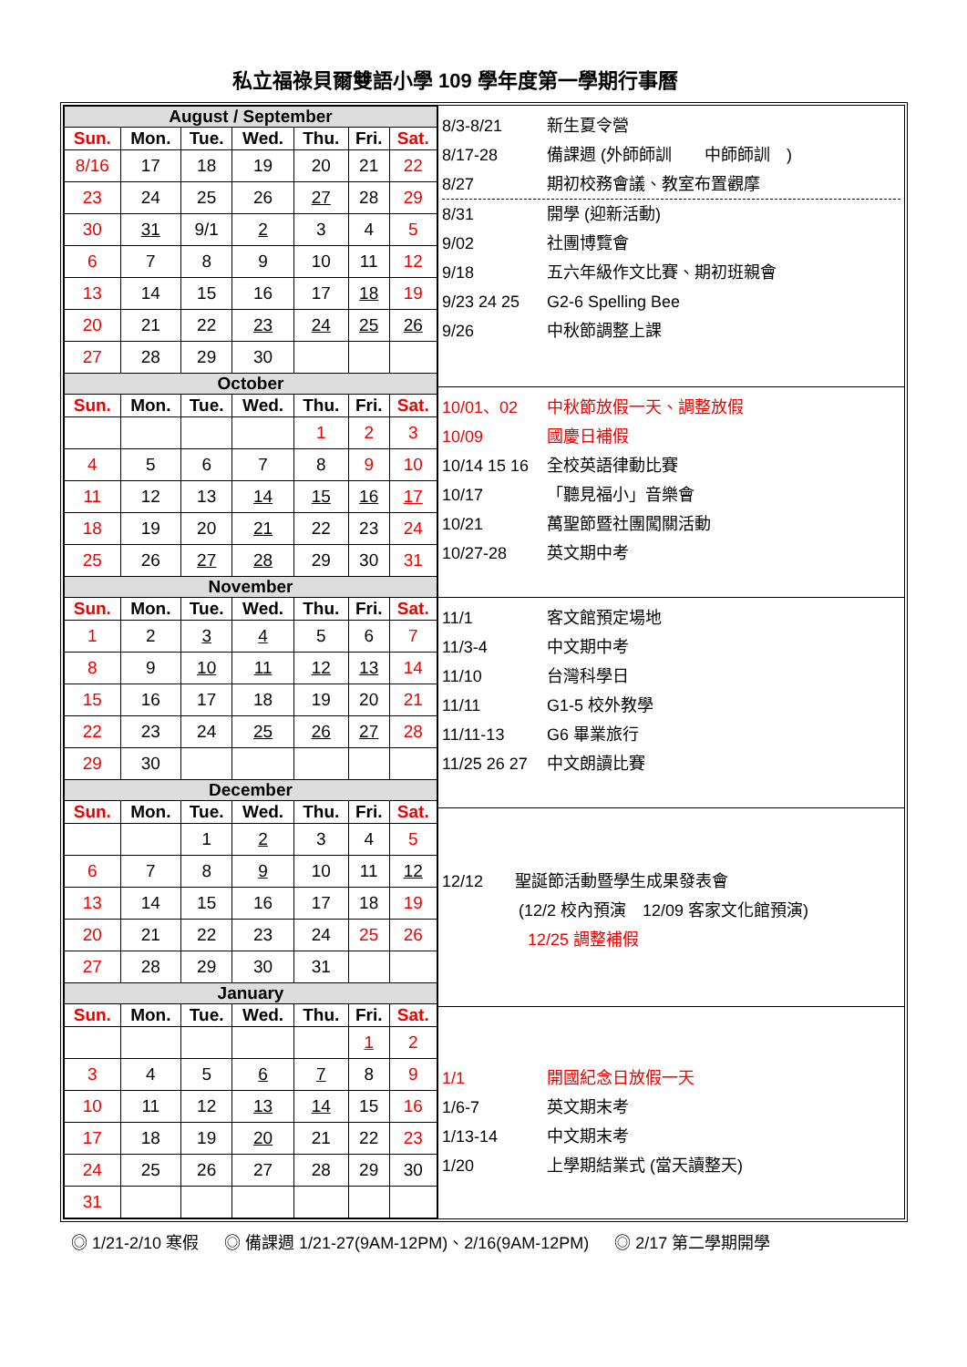私立福祿貝爾雙語小學 109 學年度第一學期行事曆
| August / September | | | | | | |
| Sun. | Mon. | Tue. | Wed. | Thu. | Fri. | Sat. |
| 8/16 | 17 | 18 | 19 | 20 | 21 | 22 |
| 23 | 24 | 25 | 26 | 27 | 28 | 29 |
| 30 | 31 | 9/1 | 2 | 3 | 4 | 5 |
| 6 | 7 | 8 | 9 | 10 | 11 | 12 |
| 13 | 14 | 15 | 16 | 17 | 18 | 19 |
| 20 | 21 | 22 | 23 | 24 | 25 | 26 |
| 27 | 28 | 29 | 30 | | | |
| October | | | | | | |
| Sun. | Mon. | Tue. | Wed. | Thu. | Fri. | Sat. |
| | | | | 1 | 2 | 3 |
| 4 | 5 | 6 | 7 | 8 | 9 | 10 |
| 11 | 12 | 13 | 14 | 15 | 16 | 17 |
| 18 | 19 | 20 | 21 | 22 | 23 | 24 |
| 25 | 26 | 27 | 28 | 29 | 30 | 31 |
| November | | | | | | |
| Sun. | Mon. | Tue. | Wed. | Thu. | Fri. | Sat. |
| 1 | 2 | 3 | 4 | 5 | 6 | 7 |
| 8 | 9 | 10 | 11 | 12 | 13 | 14 |
| 15 | 16 | 17 | 18 | 19 | 20 | 21 |
| 22 | 23 | 24 | 25 | 26 | 27 | 28 |
| 29 | 30 | | | | | |
| December | | | | | | |
| Sun. | Mon. | Tue. | Wed. | Thu. | Fri. | Sat. |
| | | 1 | 2 | 3 | 4 | 5 |
| 6 | 7 | 8 | 9 | 10 | 11 | 12 |
| 13 | 14 | 15 | 16 | 17 | 18 | 19 |
| 20 | 21 | 22 | 23 | 24 | 25 | 26 |
| 27 | 28 | 29 | 30 | 31 | | |
| January | | | | | | |
| Sun. | Mon. | Tue. | Wed. | Thu. | Fri. | Sat. |
| | | | | | 1 | 2 |
| 3 | 4 | 5 | 6 | 7 | 8 | 9 |
| 10 | 11 | 12 | 13 | 14 | 15 | 16 |
| 17 | 18 | 19 | 20 | 21 | 22 | 23 |
| 24 | 25 | 26 | 27 | 28 | 29 | 30 |
| 31 | | | | | | |
8/3-8/21 新生夏令營
8/17-28 備課週 (外師師訓　　中師師訓　)
8/27 期初校務會議、教室布置觀摩
8/31 開學 (迎新活動)
9/02 社團博覽會
9/18 五六年級作文比賽、期初班親會
9/23 24 25 G2-6 Spelling Bee
9/26 中秋節調整上課
10/01、02 中秋節放假一天、調整放假
10/09 國慶日補假
10/14 15 16 全校英語律動比賽
10/17 「聽見福小」音樂會
10/21 萬聖節暨社團闖關活動
10/27-28 英文期中考
11/1 客文館預定場地
11/3-4 中文期中考
11/10 台灣科學日
11/11 G1-5 校外教學
11/11-13 G6 畢業旅行
11/25 26 27 中文朗讀比賽
12/12 聖誕節活動暨學生成果發表會
(12/2 校內預演　12/09 客家文化館預演)
12/25 調整補假
1/1 開國紀念日放假一天
1/6-7 英文期末考
1/13-14 中文期末考
1/20 上學期結業式 (當天讀整天)
◎ 1/21-2/10 寒假 　 ◎ 備課週 1/21-27(9AM-12PM)、2/16(9AM-12PM) 　 ◎ 2/17 第二學期開學